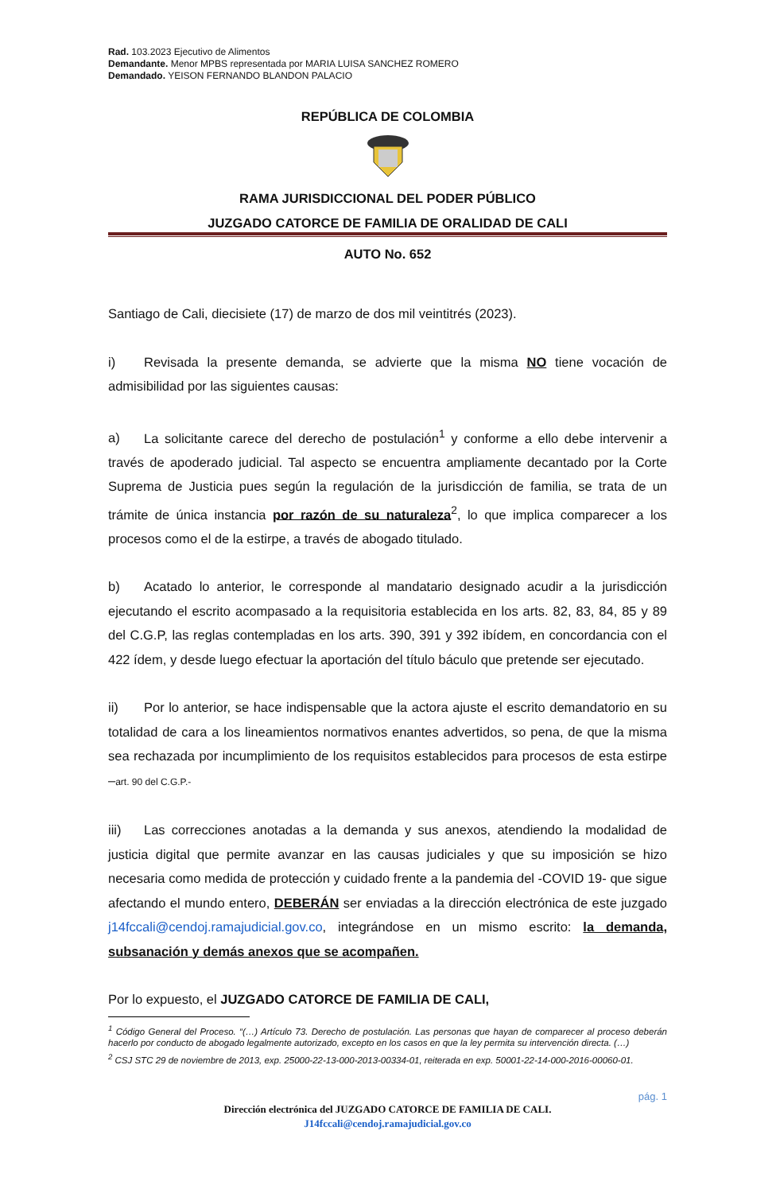Rad. 103.2023 Ejecutivo de Alimentos
Demandante. Menor MPBS representada por MARIA LUISA SANCHEZ ROMERO
Demandado. YEISON FERNANDO BLANDON PALACIO
REPÚBLICA DE COLOMBIA
RAMA JURISDICCIONAL DEL PODER PÚBLICO
JUZGADO CATORCE DE FAMILIA DE ORALIDAD DE CALI
AUTO No. 652
Santiago de Cali, diecisiete (17) de marzo de dos mil veintitrés (2023).
i) Revisada la presente demanda, se advierte que la misma NO tiene vocación de admisibilidad por las siguientes causas:
a) La solicitante carece del derecho de postulación<sup>1</sup> y conforme a ello debe intervenir a través de apoderado judicial. Tal aspecto se encuentra ampliamente decantado por la Corte Suprema de Justicia pues según la regulación de la jurisdicción de familia, se trata de un trámite de única instancia por razón de su naturaleza<sup>2</sup>, lo que implica comparecer a los procesos como el de la estirpe, a través de abogado titulado.
b) Acatado lo anterior, le corresponde al mandatario designado acudir a la jurisdicción ejecutando el escrito acompasado a la requisitoria establecida en los arts. 82, 83, 84, 85 y 89 del C.G.P, las reglas contempladas en los arts. 390, 391 y 392 ibídem, en concordancia con el 422 ídem, y desde luego efectuar la aportación del título báculo que pretende ser ejecutado.
ii) Por lo anterior, se hace indispensable que la actora ajuste el escrito demandatorio en su totalidad de cara a los lineamientos normativos enantes advertidos, so pena, de que la misma sea rechazada por incumplimiento de los requisitos establecidos para procesos de esta estirpe –art. 90 del C.G.P.-
iii) Las correcciones anotadas a la demanda y sus anexos, atendiendo la modalidad de justicia digital que permite avanzar en las causas judiciales y que su imposición se hizo necesaria como medida de protección y cuidado frente a la pandemia del -COVID 19- que sigue afectando el mundo entero, DEBERÁN ser enviadas a la dirección electrónica de este juzgado j14fccali@cendoj.ramajudicial.gov.co, integrándose en un mismo escrito: la demanda, subsanación y demás anexos que se acompañen.
Por lo expuesto, el JUZGADO CATORCE DE FAMILIA DE CALI,
<sup>1</sup> Código General del Proceso. “(…) Artículo 73. Derecho de postulación. Las personas que hayan de comparecer al proceso deberán hacerlo por conducto de abogado legalmente autorizado, excepto en los casos en que la ley permita su intervención directa. (…)
<sup>2</sup> CSJ STC 29 de noviembre de 2013, exp. 25000-22-13-000-2013-00334-01, reiterada en exp. 50001-22-14-000-2016-00060-01.
pág. 1
Dirección electrónica del JUZGADO CATORCE DE FAMILIA DE CALI.
J14fccali@cendoj.ramajudicial.gov.co